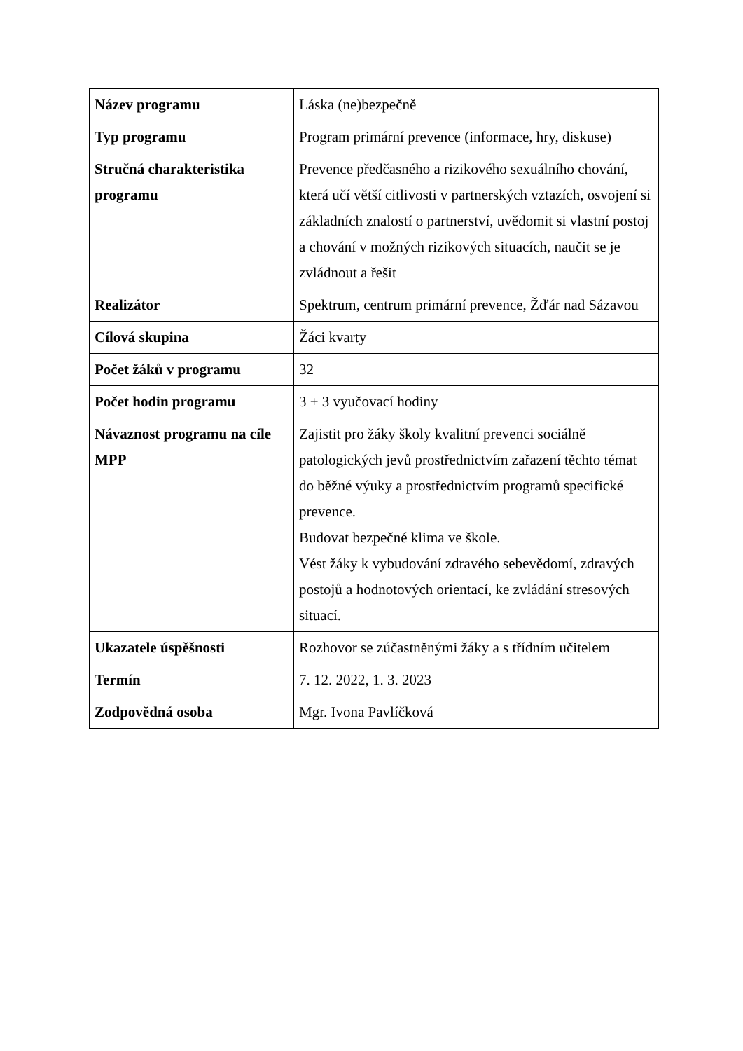| Název programu | Láska (ne)bezpečně |
| Typ programu | Program primární prevence (informace, hry, diskuse) |
| Stručná charakteristika programu | Prevence předčasného a rizikového sexuálního chování, která učí větší citlivosti v partnerských vztazích, osvojení si základních znalostí o partnerství, uvědomit si vlastní postoj a chování v možných rizikových situacích, naučit se je zvládnout a řešit |
| Realizátor | Spektrum, centrum primární prevence, Žďár nad Sázavou |
| Cílová skupina | Žáci kvarty |
| Počet žáků v programu | 32 |
| Počet hodin programu | 3 + 3 vyučovací hodiny |
| Návaznost programu na cíle MPP | Zajistit pro žáky školy kvalitní prevenci sociálně patologických jevů prostřednictvím zařazení těchto témat do běžné výuky a prostřednictvím programů specifické prevence. Budovat bezpečné klima ve škole. Vést žáky k vybudování zdravého sebevědomí, zdravých postojů a hodnotových orientací, ke zvládání stresových situací. |
| Ukazatele úspěšnosti | Rozhovor se zúčastněnými žáky a s třídním učitelem |
| Termín | 7. 12. 2022, 1. 3. 2023 |
| Zodpovědná osoba | Mgr. Ivona Pavlíčková |